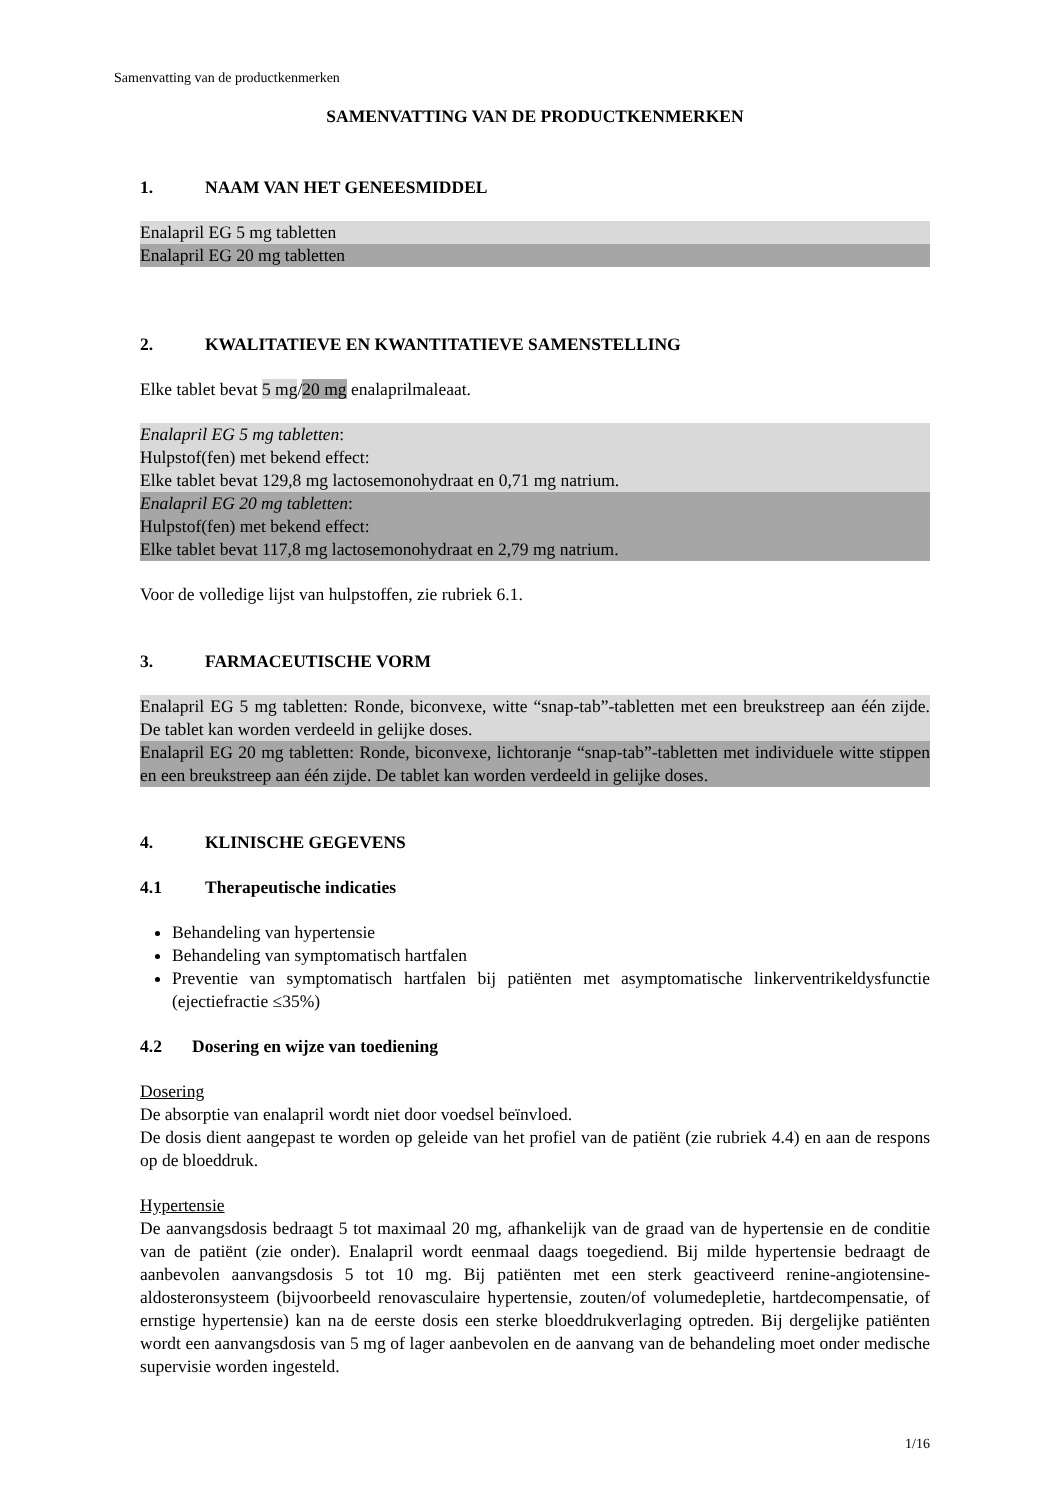Samenvatting van de productkenmerken
SAMENVATTING VAN DE PRODUCTKENMERKEN
1. NAAM VAN HET GENEESMIDDEL
Enalapril EG 5 mg tabletten
Enalapril EG 20 mg tabletten
2. KWALITATIEVE EN KWANTITATIEVE SAMENSTELLING
Elke tablet bevat 5 mg/20 mg enalaprilmaleaat.
Enalapril EG 5 mg tabletten:
Hulpstof(fen) met bekend effect:
Elke tablet bevat 129,8 mg lactosemonohydraat en 0,71 mg natrium.
Enalapril EG 20 mg tabletten:
Hulpstof(fen) met bekend effect:
Elke tablet bevat 117,8 mg lactosemonohydraat en 2,79 mg natrium.
Voor de volledige lijst van hulpstoffen, zie rubriek 6.1.
3. FARMACEUTISCHE VORM
Enalapril EG 5 mg tabletten: Ronde, biconvexe, witte “snap-tab”-tabletten met een breukstreep aan één zijde. De tablet kan worden verdeeld in gelijke doses.
Enalapril EG 20 mg tabletten: Ronde, biconvexe, lichtoranje “snap-tab”-tabletten met individuele witte stippen en een breukstreep aan één zijde. De tablet kan worden verdeeld in gelijke doses.
4. KLINISCHE GEGEVENS
4.1 Therapeutische indicaties
Behandeling van hypertensie
Behandeling van symptomatisch hartfalen
Preventie van symptomatisch hartfalen bij patiënten met asymptomatische linkerventrikeldysfunctie (ejectiefractie ≤35%)
4.2 Dosering en wijze van toediening
Dosering
De absorptie van enalapril wordt niet door voedsel beïnvloed.
De dosis dient aangepast te worden op geleide van het profiel van de patiënt (zie rubriek 4.4) en aan de respons op de bloeddruk.
Hypertensie
De aanvangsdosis bedraagt 5 tot maximaal 20 mg, afhankelijk van de graad van de hypertensie en de conditie van de patiënt (zie onder). Enalapril wordt eenmaal daags toegediend. Bij milde hypertensie bedraagt de aanbevolen aanvangsdosis 5 tot 10 mg. Bij patiënten met een sterk geactiveerd renine-angiotensine-aldosteronsysteem (bijvoorbeeld renovasculaire hypertensie, zouten/of volumedepletie, hartdecompensatie, of ernstige hypertensie) kan na de eerste dosis een sterke bloeddrukverlaging optreden. Bij dergelijke patiënten wordt een aanvangsdosis van 5 mg of lager aanbevolen en de aanvang van de behandeling moet onder medische supervisie worden ingesteld.
1/16